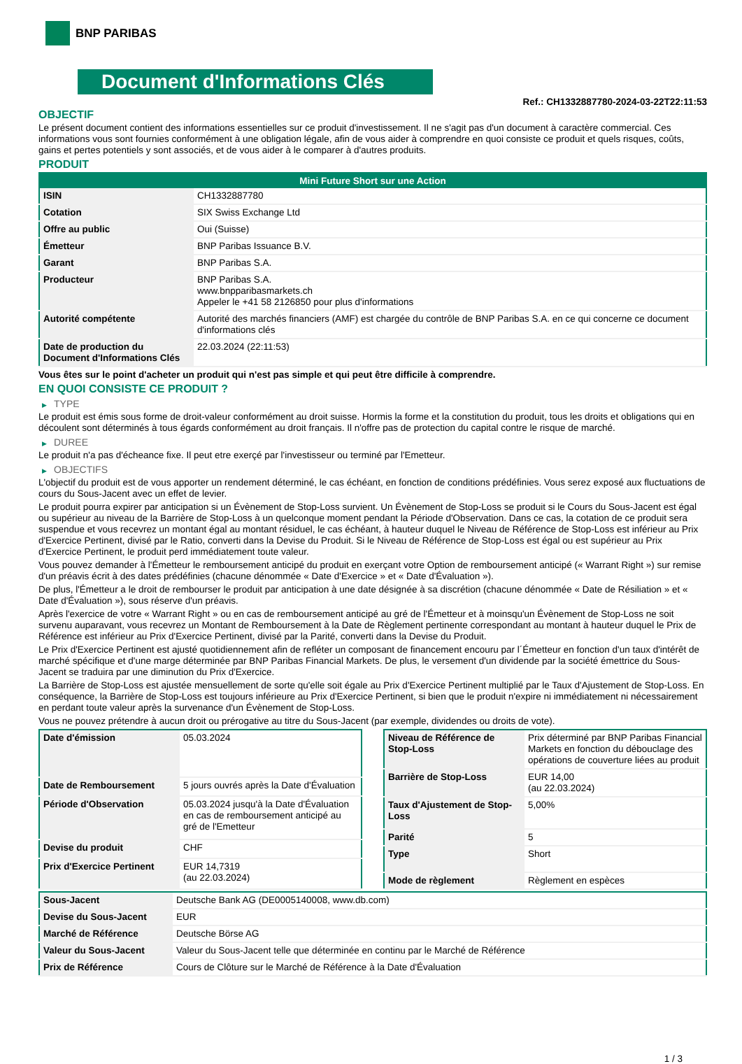BNP PARIBAS
Document d'Informations Clés
Ref.: CH1332887780-2024-03-22T22:11:53
OBJECTIF
Le présent document contient des informations essentielles sur ce produit d'investissement. Il ne s'agit pas d'un document à caractère commercial. Ces informations vous sont fournies conformément à une obligation légale, afin de vous aider à comprendre en quoi consiste ce produit et quels risques, coûts, gains et pertes potentiels y sont associés, et de vous aider à le comparer à d'autres produits.
PRODUIT
| Mini Future Short sur une Action | |
| --- | --- |
| ISIN | CH1332887780 |
| Cotation | SIX Swiss Exchange Ltd |
| Offre au public | Oui (Suisse) |
| Émetteur | BNP Paribas Issuance B.V. |
| Garant | BNP Paribas S.A. |
| Producteur | BNP Paribas S.A. www.bnpparibasmarkets.ch Appeler le +41 58 2126850 pour plus d'informations |
| Autorité compétente | Autorité des marchés financiers (AMF) est chargée du contrôle de BNP Paribas S.A. en ce qui concerne ce document d'informations clés |
| Date de production du Document d'Informations Clés | 22.03.2024 (22:11:53) |
Vous êtes sur le point d'acheter un produit qui n'est pas simple et qui peut être difficile à comprendre.
EN QUOI CONSISTE CE PRODUIT ?
▶ TYPE
Le produit est émis sous forme de droit-valeur conformément au droit suisse. Hormis la forme et la constitution du produit, tous les droits et obligations qui en découlent sont déterminés à tous égards conformément au droit français. Il n'offre pas de protection du capital contre le risque de marché.
▶ DUREE
Le produit n'a pas d'écheance fixe. Il peut etre exerçé par l'investisseur ou terminé par l'Emetteur.
▶ OBJECTIFS
L'objectif du produit est de vous apporter un rendement déterminé, le cas échéant, en fonction de conditions prédéfinies. Vous serez exposé aux fluctuations de cours du Sous-Jacent avec un effet de levier.
Le produit pourra expirer par anticipation si un Évènement de Stop-Loss survient. Un Évènement de Stop-Loss se produit si le Cours du Sous-Jacent est égal ou supérieur au niveau de la Barrière de Stop-Loss à un quelconque moment pendant la Période d'Observation. Dans ce cas, la cotation de ce produit sera suspendue et vous recevrez un montant égal au montant résiduel, le cas échéant, à hauteur duquel le Niveau de Référence de Stop-Loss est inférieur au Prix d'Exercice Pertinent, divisé par le Ratio, converti dans la Devise du Produit. Si le Niveau de Référence de Stop-Loss est égal ou est supérieur au Prix d'Exercice Pertinent, le produit perd immédiatement toute valeur.
Vous pouvez demander à l'Émetteur le remboursement anticipé du produit en exerçant votre Option de remboursement anticipé (« Warrant Right ») sur remise d'un préavis écrit à des dates prédéfinies (chacune dénommée « Date d'Exercice » et « Date d'Évaluation »).
De plus, l'Émetteur a le droit de rembourser le produit par anticipation à une date désignée à sa discrétion (chacune dénommée « Date de Résiliation » et « Date d'Évaluation »), sous réserve d'un préavis.
Après l'exercice de votre « Warrant Right » ou en cas de remboursement anticipé au gré de l'Émetteur et à moinsqu'un Évènement de Stop-Loss ne soit survenu auparavant, vous recevrez un Montant de Remboursement à la Date de Règlement pertinente correspondant au montant à hauteur duquel le Prix de Référence est inférieur au Prix d'Exercice Pertinent, divisé par la Parité, converti dans la Devise du Produit.
Le Prix d'Exercice Pertinent est ajusté quotidiennement afin de refléter un composant de financement encouru par l´Émetteur en fonction d'un taux d'intérêt de marché spécifique et d'une marge déterminée par BNP Paribas Financial Markets. De plus, le versement d'un dividende par la société émettrice du Sous-Jacent se traduira par une diminution du Prix d'Exercice.
La Barrière de Stop-Loss est ajustée mensuellement de sorte qu'elle soit égale au Prix d'Exercice Pertinent multiplié par le Taux d'Ajustement de Stop-Loss. En conséquence, la Barrière de Stop-Loss est toujours inférieure au Prix d'Exercice Pertinent, si bien que le produit n'expire ni immédiatement ni nécessairement en perdant toute valeur après la survenance d'un Évènement de Stop-Loss.
Vous ne pouvez prétendre à aucun droit ou prérogative au titre du Sous-Jacent (par exemple, dividendes ou droits de vote).
| Date d'émission | 05.03.2024 |
| Date de Remboursement | 5 jours ouvrés après la Date d'Évaluation |
| Période d'Observation | 05.03.2024 jusqu'à la Date d'Évaluation en cas de remboursement anticipé au gré de l'Emetteur |
| Devise du produit | CHF |
| Prix d'Exercice Pertinent | EUR 14,7319 (au 22.03.2024) |
| Niveau de Référence de Stop-Loss | Prix déterminé par BNP Paribas Financial Markets en fonction du débouclage des opérations de couverture liées au produit |
| Barrière de Stop-Loss | EUR 14,00 (au 22.03.2024) |
| Taux d'Ajustement de Stop-Loss | 5,00% |
| Parité | 5 |
| Type | Short |
| Mode de règlement | Règlement en espèces |
| Sous-Jacent | Deutsche Bank AG (DE0005140008, www.db.com) |
| Devise du Sous-Jacent | EUR |
| Marché de Référence | Deutsche Börse AG |
| Valeur du Sous-Jacent | Valeur du Sous-Jacent telle que déterminée en continu par le Marché de Référence |
| Prix de Référence | Cours de Clôture sur le Marché de Référence à la Date d'Évaluation |
1 / 3